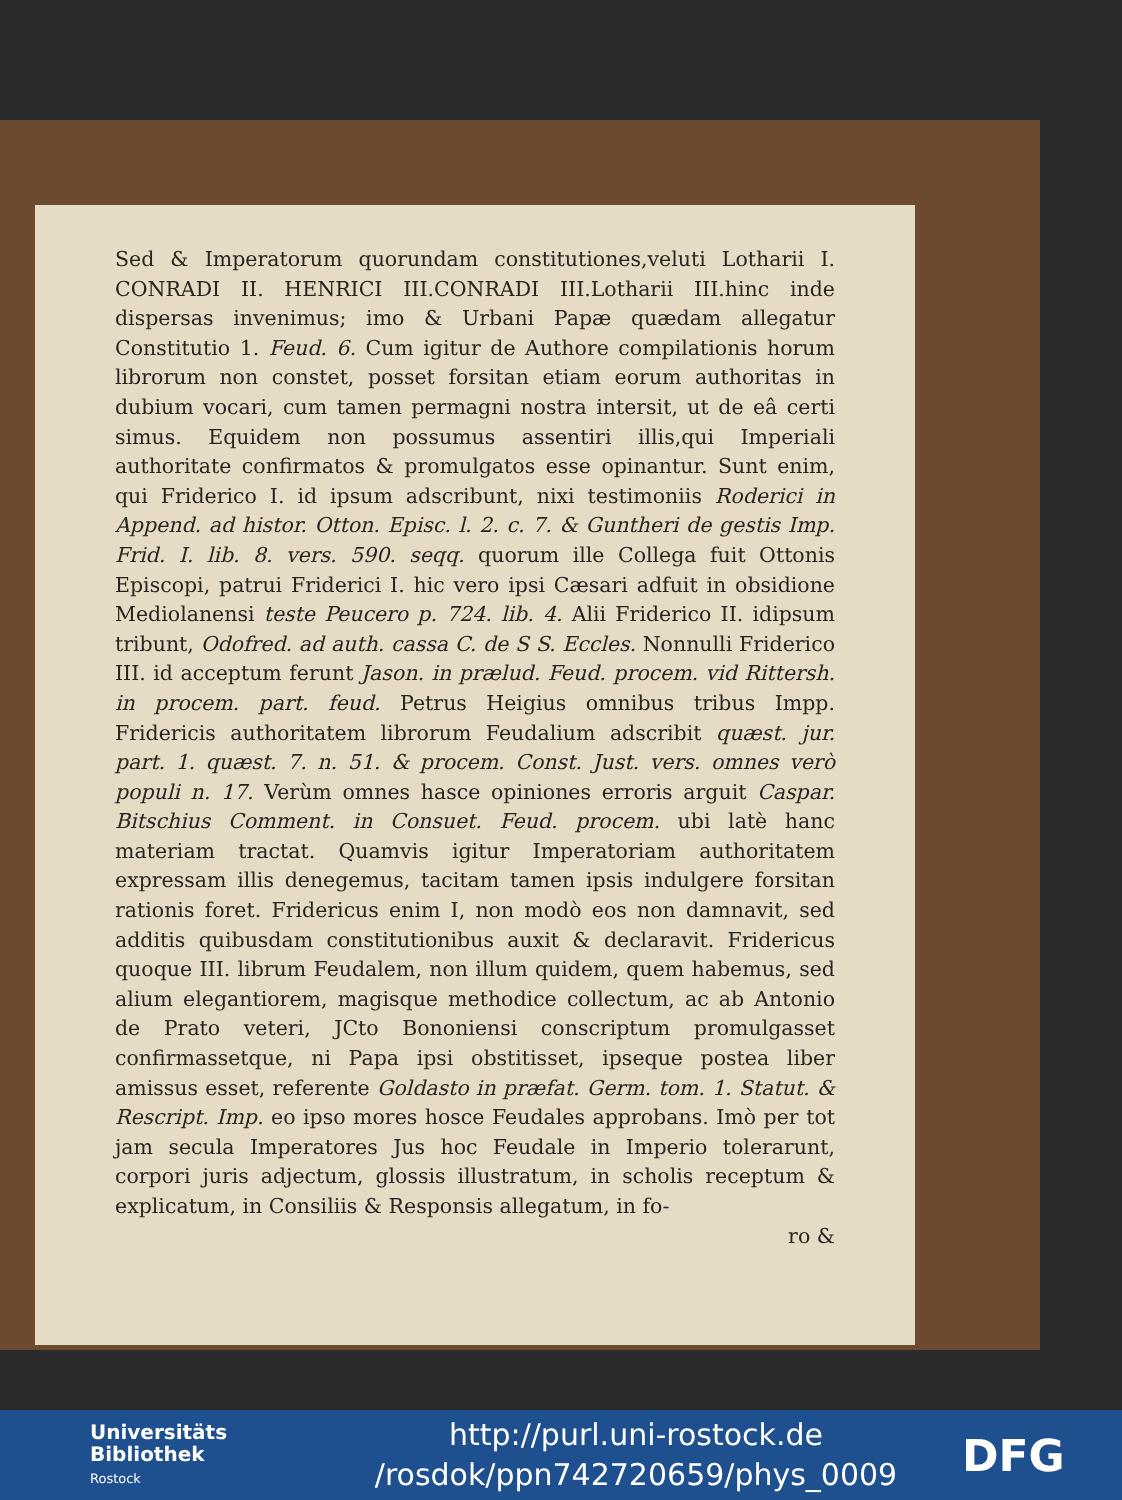Sed & Imperatorum quorundam constitutiones,veluti Lotharii I. CONRADI II. HENRICI III.CONRADI III.Lotharii III.hinc inde dispersas invenimus; imo & Urbani Papæ quædam allegatur Constitutio 1. Feud. 6. Cum igitur de Authore compilationis horum librorum non constet, posset forsitan etiam eorum authoritas in dubium vocari, cum tamen permagni nostra intersit, ut de eâ certi simus. Equidem non possumus assentiri illis,qui Imperiali authoritate confirmatos & promulgatos esse opinantur. Sunt enim, qui Friderico I. id ipsum adscribunt, nixi testimoniis Roderici in Append. ad histor. Otton. Episc. l. 2. c. 7. & Guntheri de gestis Imp. Frid. I. lib. 8. vers. 590. seqq. quorum ille Collega fuit Ottonis Episcopi, patrui Friderici I. hic vero ipsi Cæsari adfuit in obsidione Mediolanensi teste Peucero p. 724. lib. 4. Alii Friderico II. idipsum tribunt, Odofred. ad auth. cassa C. de S S. Eccles. Nonnulli Friderico III. id acceptum ferunt Jason. in prælud. Feud. procem. vid Rittersh. in procem. part. feud. Petrus Heigius omnibus tribus Impp. Fridericis authoritatem librorum Feudalium adscribit quæst. jur. part. 1. quæst. 7. n. 51. & procem. Const. Just. vers. omnes verò populi n. 17. Verùm omnes hasce opiniones erroris arguit Caspar. Bitschius Comment. in Consuet. Feud. procem. ubi latè hanc materiam tractat. Quamvis igitur Imperatoriam authoritatem expressam illis denegemus, tacitam tamen ipsis indulgere forsitan rationis foret. Fridericus enim I, non modò eos non damnavit, sed additis quibusdam constitutionibus auxit & declaravit. Fridericus quoque III. librum Feudalem, non illum quidem, quem habemus, sed alium elegantiorem, magisque methodice collectum, ac ab Antonio de Prato veteri, JCto Bononiensi conscriptum promulgasset confirmassetque, ni Papa ipsi obstitisset, ipseque postea liber amissus esset, referente Goldasto in præfat. Germ. tom. 1. Statut. & Rescript. Imp. eo ipso mores hosce Feudales approbans. Imò per tot jam secula Imperatores Jus hoc Feudale in Imperio tolerarunt, corpori juris adjectum, glossis illustratum, in scholis receptum & explicatum, in Consiliis & Responsis allegatum, in fo-
ro &
Universitäts
Bibliothek
Rostock
http://purl.uni-rostock.de
/rosdok/ppn742720659/phys_0009
DFG